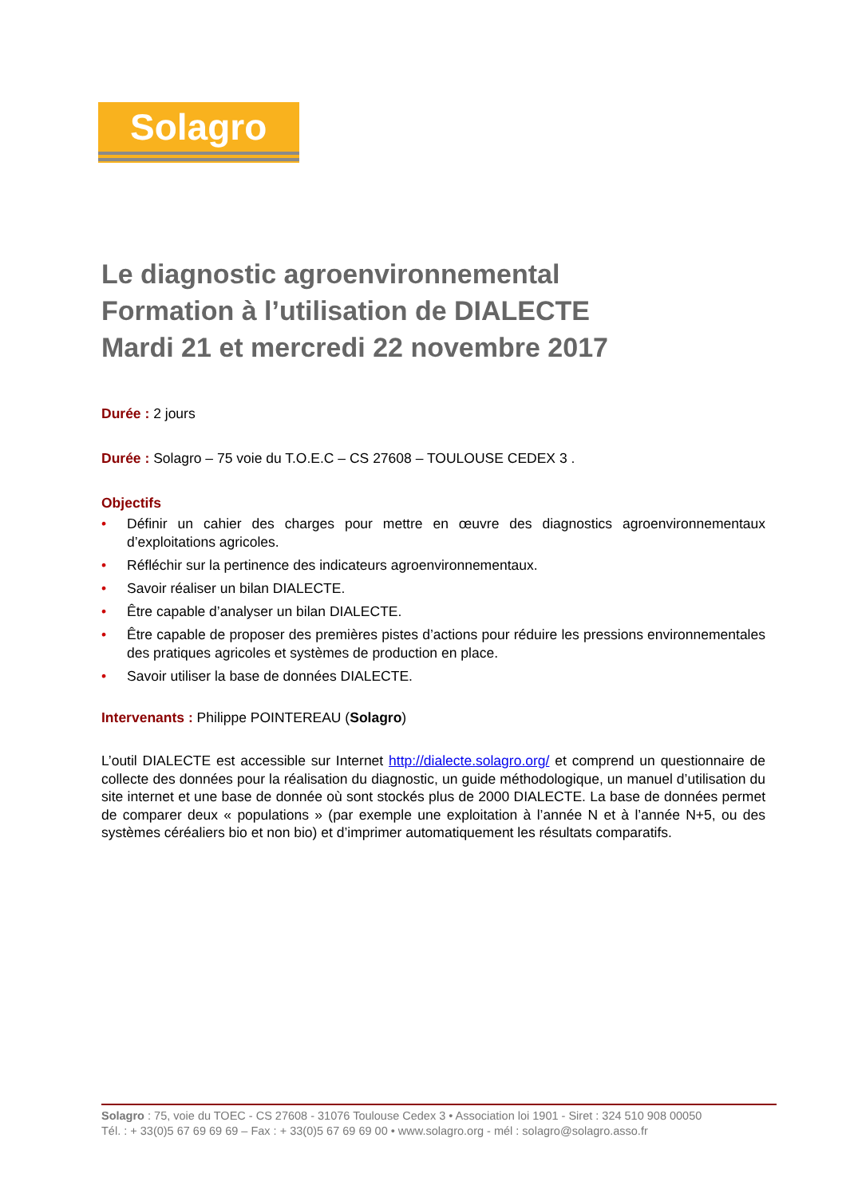Solagro
Le diagnostic agroenvironnemental
Formation à l’utilisation de DIALECTE
Mardi 21 et mercredi 22 novembre 2017
Durée : 2 jours
Durée : Solagro – 75 voie du T.O.E.C – CS 27608 – TOULOUSE CEDEX 3 .
Objectifs
• Définir un cahier des charges pour mettre en œuvre des diagnostics agroenvironnementaux d’exploitations agricoles.
• Réfléchir sur la pertinence des indicateurs agroenvironnementaux.
• Savoir réaliser un bilan DIALECTE.
• Être capable d’analyser un bilan DIALECTE.
• Être capable de proposer des premières pistes d’actions pour réduire les pressions environnementales des pratiques agricoles et systèmes de production en place.
• Savoir utiliser la base de données DIALECTE.
Intervenants : Philippe POINTEREAU (Solagro)
L’outil DIALECTE est accessible sur Internet http://dialecte.solagro.org/ et comprend un questionnaire de collecte des données pour la réalisation du diagnostic, un guide méthodologique, un manuel d’utilisation du site internet et une base de donnée où sont stockés plus de 2000 DIALECTE. La base de données permet de comparer deux « populations » (par exemple une exploitation à l’année N et à l’année N+5, ou des systèmes céréaliers bio et non bio) et d’imprimer automatiquement les résultats comparatifs.
Solagro : 75, voie du TOEC - CS 27608 - 31076 Toulouse Cedex 3 • Association loi 1901 - Siret : 324 510 908 00050
Tél. : + 33(0)5 67 69 69 69 – Fax : + 33(0)5 67 69 69 00 • www.solagro.org - mél : solagro@solagro.asso.fr